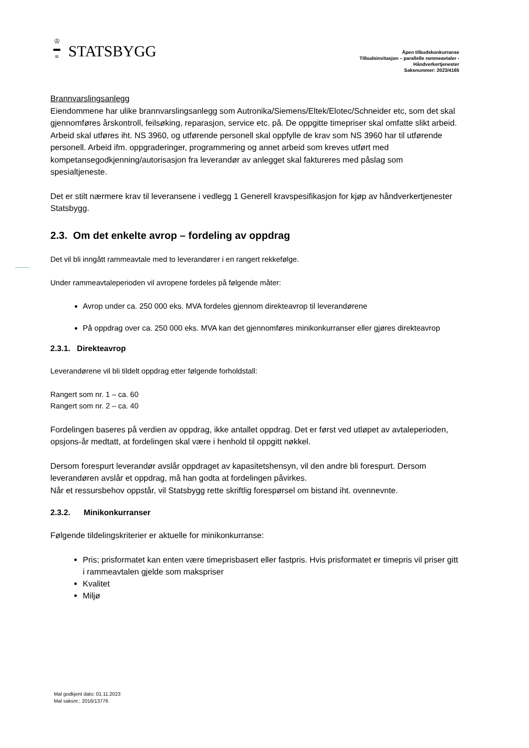♔
▬
≡
STATSBYGG
Åpen tilbudskonkurranse
Tilbudsinvitasjon – parallelle rammeavtaler -
Håndverkertjenester
Saksnummer: 2023/4165
Brannvarslingsanlegg
Eiendommene har ulike brannvarslingsanlegg som Autronika/Siemens/Eltek/Elotec/Schneider etc, som det skal gjennomføres årskontroll, feilsøking, reparasjon, service etc. på. De oppgitte timepriser skal omfatte slikt arbeid. Arbeid skal utføres iht. NS 3960, og utførende personell skal oppfylle de krav som NS 3960 har til utførende personell. Arbeid ifm. oppgraderinger, programmering og annet arbeid som kreves utført med kompetansegodkjenning/autorisasjon fra leverandør av anlegget skal faktureres med påslag som spesialtjeneste.
Det er stilt nærmere krav til leveransene i vedlegg 1 Generell kravspesifikasjon for kjøp av håndverkertjenester Statsbygg.
2.3. Om det enkelte avrop – fordeling av oppdrag
Det vil bli inngått rammeavtale med to leverandører i en rangert rekkefølge.
Under rammeavtaleperioden vil avropene fordeles på følgende måter:
Avrop under ca. 250 000 eks. MVA fordeles gjennom direkteavrop til leverandørene
På oppdrag over ca. 250 000 eks. MVA kan det gjennomføres minikonkurranser eller gjøres direkteavrop
2.3.1. Direkteavrop
Leverandørene vil bli tildelt oppdrag etter følgende forholdstall:
Rangert som nr. 1 – ca. 60
Rangert som nr. 2 – ca. 40
Fordelingen baseres på verdien av oppdrag, ikke antallet oppdrag. Det er først ved utløpet av avtaleperioden, opsjons-år medtatt, at fordelingen skal være i henhold til oppgitt nøkkel.
Dersom forespurt leverandør avslår oppdraget av kapasitetshensyn, vil den andre bli forespurt. Dersom leverandøren avslår et oppdrag, må han godta at fordelingen påvirkes.
Når et ressursbehov oppstår, vil Statsbygg rette skriftlig forespørsel om bistand iht. ovennevnte.
2.3.2. Minikonkurranser
Følgende tildelingskriterier er aktuelle for minikonkurranse:
Pris; prisformatet kan enten være timeprisbasert eller fastpris. Hvis prisformatet er timepris vil priser gitt i rammeavtalen gjelde som makspriser
Kvalitet
Miljø
Mal godkjent dato: 01.11.2023
Mal saksnr.: 2016/13776